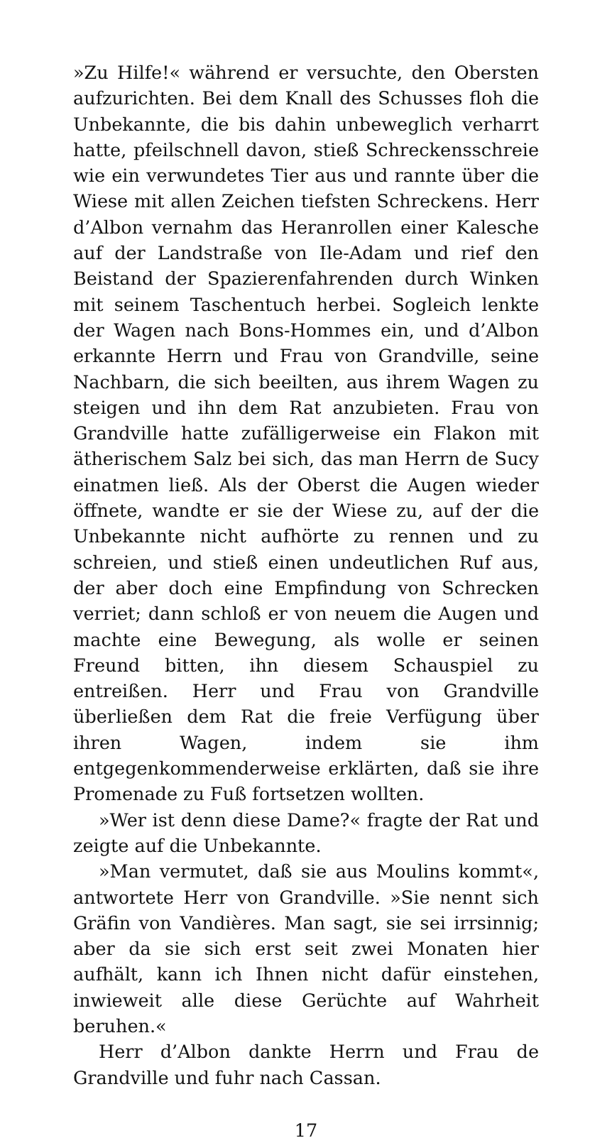»Zu Hilfe!« während er versuchte, den Obersten aufzurichten. Bei dem Knall des Schusses floh die Unbekannte, die bis dahin unbeweglich verharrt hatte, pfeilschnell davon, stieß Schreckensschreie wie ein verwundetes Tier aus und rannte über die Wiese mit allen Zeichen tiefsten Schreckens. Herr d’Albon vernahm das Heranrollen einer Kalesche auf der Landstraße von Ile-Adam und rief den Beistand der Spazierenfahrenden durch Winken mit seinem Taschentuch herbei. Sogleich lenkte der Wagen nach Bons-Hommes ein, und d’Albon erkannte Herrn und Frau von Grandville, seine Nachbarn, die sich beeilten, aus ihrem Wagen zu steigen und ihn dem Rat anzubieten. Frau von Grandville hatte zufälligerweise ein Flakon mit ätherischem Salz bei sich, das man Herrn de Sucy einatmen ließ. Als der Oberst die Augen wieder öffnete, wandte er sie der Wiese zu, auf der die Unbekannte nicht aufhörte zu rennen und zu schreien, und stieß einen undeutlichen Ruf aus, der aber doch eine Empfindung von Schrecken verriet; dann schloß er von neuem die Augen und machte eine Bewegung, als wolle er seinen Freund bitten, ihn diesem Schauspiel zu entreißen. Herr und Frau von Grandville überließen dem Rat die freie Verfügung über ihren Wagen, indem sie ihm entgegenkommenderweise erklärten, daß sie ihre Promenade zu Fuß fortsetzen wollten.
»Wer ist denn diese Dame?« fragte der Rat und zeigte auf die Unbekannte.
»Man vermutet, daß sie aus Moulins kommt«, antwortete Herr von Grandville. »Sie nennt sich Gräfin von Vandières. Man sagt, sie sei irrsinnig; aber da sie sich erst seit zwei Monaten hier aufhält, kann ich Ihnen nicht dafür einstehen, inwieweit alle diese Gerüchte auf Wahrheit beruhen.«
Herr d’Albon dankte Herrn und Frau de Grandville und fuhr nach Cassan.
17